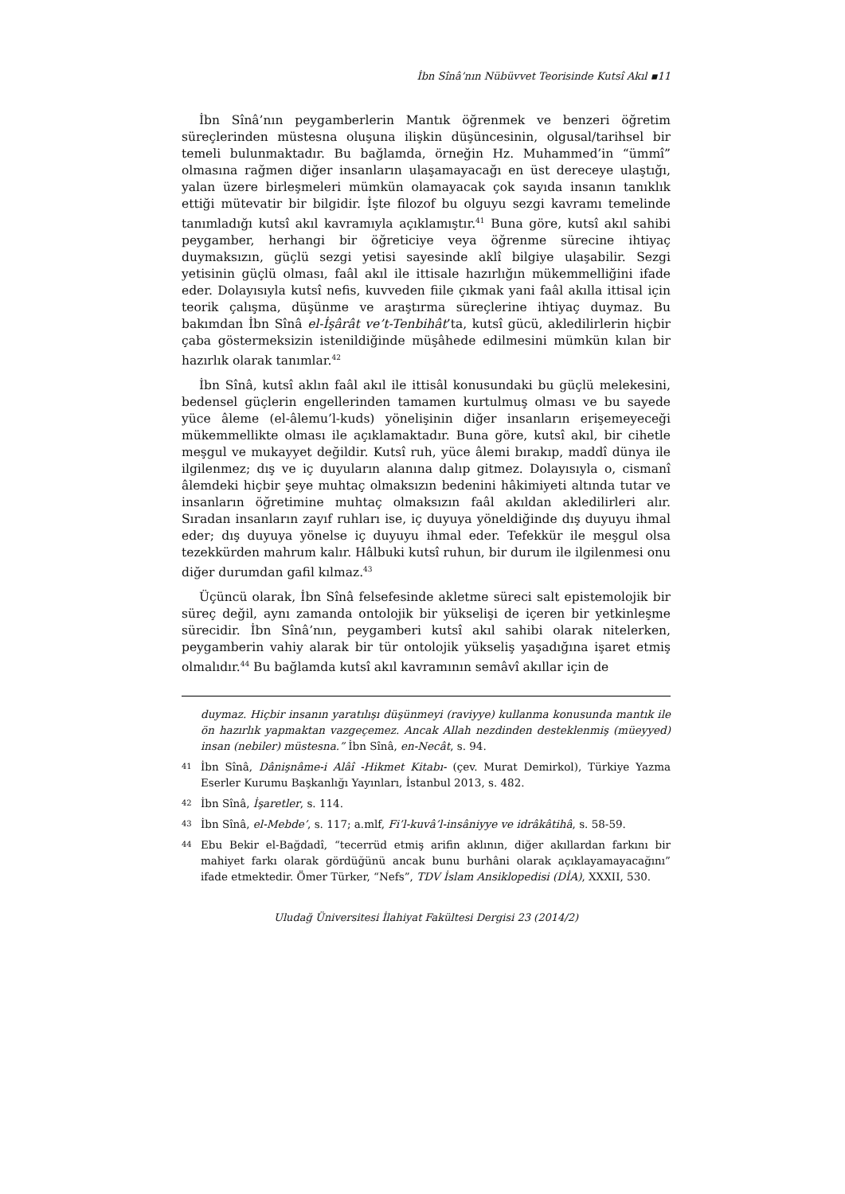İbn Sînâ’nın Nübüvvet Teorisinde Kutsî Akıl ▪11
İbn Sînâ’nın peygamberlerin Mantık öğrenmek ve benzeri öğretim süreçlerinden müstesna oluşuna ilişkin düşüncesinin, olgusal/tarihsel bir temeli bulunmaktadır. Bu bağlamda, örneğin Hz. Muhammed’in “ümmî” olmasına rağmen diğer insanların ulaşamayacağı en üst dereceye ulaştığı, yalan üzere birleşmeleri mümkün olamayacak çok sayıda insanın tanıklık ettiği mütevatir bir bilgidir. İşte filozof bu olguyu sezgi kavramı temelinde tanımladığı kutsî akıl kavramıyla açıklamıştır.<sup>41</sup> Buna göre, kutsî akıl sahibi peygamber, herhangi bir öğreticiye veya öğrenme sürecine ihtiyaç duymaksızın, güçlü sezgi yetisi sayesinde aklî bilgiye ulaşabilir. Sezgi yetisinin güçlü olması, faâl akıl ile ittisale hazırlığın mükemmelliğini ifade eder. Dolayısıyla kutsî nefis, kuvveden fiile çıkmak yani faâl akılla ittisal için teorik çalışma, düşünme ve araştırma süreçlerine ihtiyaç duymaz. Bu bakımdan İbn Sînâ el-İşârât ve’t-Tenbihât’ta, kutsî gücü, akledilirlerin hiçbir çaba göstermeksizin istenildiğinde müşâhede edilmesini mümkün kılan bir hazırlık olarak tanımlar.<sup>42</sup>
İbn Sînâ, kutsî aklın faâl akıl ile ittisâl konusundaki bu güçlü melekesini, bedensel güçlerin engellerinden tamamen kurtulmuş olması ve bu sayede yüce âleme (el-âlemu’l-kuds) yönelişinin diğer insanların erişemeyeceği mükemmellikte olması ile açıklamaktadır. Buna göre, kutsî akıl, bir cihetle meşgul ve mukayyet değildir. Kutsî ruh, yüce âlemi bırakıp, maddî dünya ile ilgilenmez; dış ve iç duyuların alanına dalıp gitmez. Dolayısıyla o, cismanî âlemdeki hiçbir şeye muhtaç olmaksızın bedenini hâkimiyeti altında tutar ve insanların öğretimine muhtaç olmaksızın faâl akıldan akledilirleri alır. Sıradan insanların zayıf ruhları ise, iç duyuya yöneldiğinde dış duyuyu ihmal eder; dış duyuya yönelse iç duyuyu ihmal eder. Tefekkür ile meşgul olsa tezekkürden mahrum kalır. Hâlbuki kutsî ruhun, bir durum ile ilgilenmesi onu diğer durumdan gafil kılmaz.<sup>43</sup>
Üçüncü olarak, İbn Sînâ felsefesinde akletme süreci salt epistemolojik bir süreç değil, aynı zamanda ontolojik bir yükselişi de içeren bir yetkinleşme sürecidir. İbn Sînâ’nın, peygamberi kutsî akıl sahibi olarak nitelerken, peygamberin vahiy alarak bir tür ontolojik yükseliş yaşadığına işaret etmiş olmalıdır.<sup>44</sup> Bu bağlamda kutsî akıl kavramının semâvî akıllar için de
duymaz. Hiçbir insanın yaratılışı düşünmeyi (raviyye) kullanma konusunda mantık ile ön hazırlık yapmaktan vazgeçemez. Ancak Allah nezdinden desteklenmiş (müeyyed) insan (nebiler) müstesna.” İbn Sînâ, en-Necât, s. 94.
41 İbn Sînâ, Dânişnâme-i Alâî -Hikmet Kitabı- (çev. Murat Demirkol), Türkiye Yazma Eserler Kurumu Başkanlığı Yayınları, İstanbul 2013, s. 482.
42 İbn Sînâ, İşaretler, s. 114.
43 İbn Sînâ, el-Mebde’, s. 117; a.mlf, Fi’l-kuvâ’l-insâniyye ve idrâkâtihâ, s. 58-59.
44 Ebu Bekir el-Bağdadî, “tecerrüd etmiş arifin aklının, diğer akıllardan farkını bir mahiyet farkı olarak gördüğünü ancak bunu burhâni olarak açıklayamayacağını” ifade etmektedir. Ömer Türker, “Nefs”, TDV İslam Ansiklopedisi (DİA), XXXII, 530.
Uludağ Üniversitesi İlahiyat Fakültesi Dergisi 23 (2014/2)